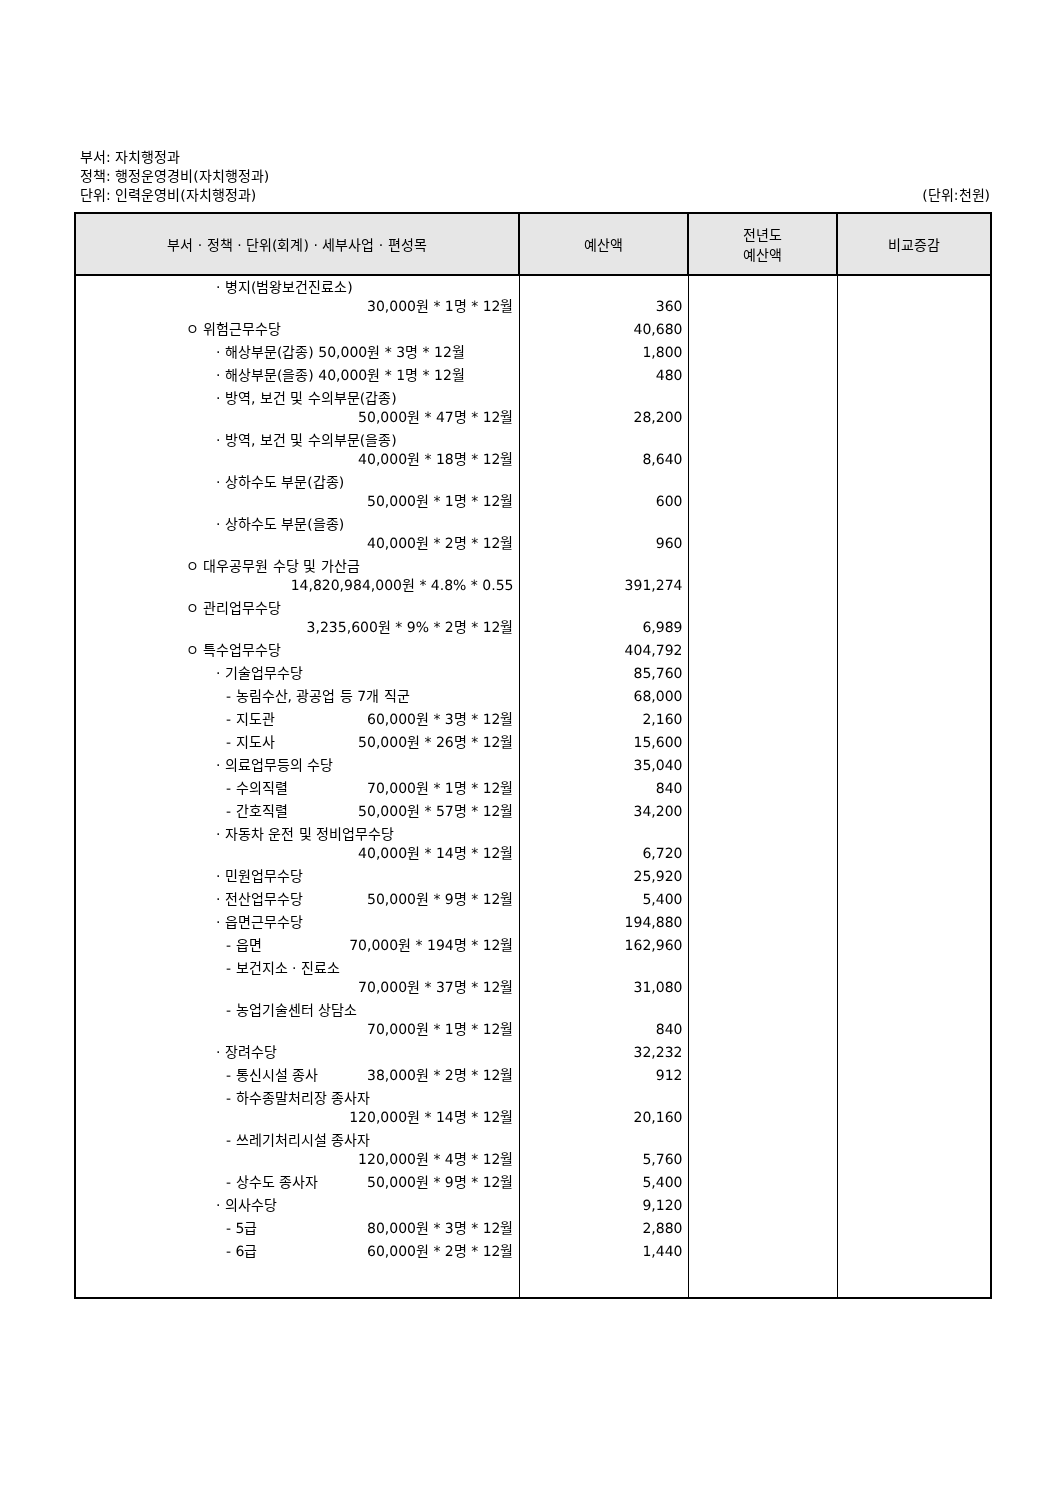부서: 자치행정과
정책: 행정운영경비(자치행정과)
단위: 인력운영비(자치행정과) (단위:천원)
| 부서 · 정책 · 단위(회계) · 세부사업 · 편성목 | 예산액 | 전년도 예산액 | 비교증감 |
| --- | --- | --- | --- |
| · 병지(범왕보건진료소) 30,000원 * 1명 * 12월 | 360 | | |
| ㅇ 위험근무수당 | 40,680 | | |
| · 해상부문(갑종) 50,000원 * 3명 * 12월 | 1,800 | | |
| · 해상부문(을종) 40,000원 * 1명 * 12월 | 480 | | |
| · 방역, 보건 및 수의부문(갑종) 50,000원 * 47명 * 12월 | 28,200 | | |
| · 방역, 보건 및 수의부문(을종) 40,000원 * 18명 * 12월 | 8,640 | | |
| · 상하수도 부문(갑종) 50,000원 * 1명 * 12월 | 600 | | |
| · 상하수도 부문(을종) 40,000원 * 2명 * 12월 | 960 | | |
| ㅇ 대우공무원 수당 및 가산금 14,820,984,000원 * 4.8% * 0.55 | 391,274 | | |
| ㅇ 관리업무수당 3,235,600원 * 9% * 2명 * 12월 | 6,989 | | |
| ㅇ 특수업무수당 | 404,792 | | |
| · 기술업무수당 | 85,760 | | |
| - 농림수산, 광공업 등 7개 직군 | 68,000 | | |
| - 지도관 60,000원 * 3명 * 12월 | 2,160 | | |
| - 지도사 50,000원 * 26명 * 12월 | 15,600 | | |
| · 의료업무등의 수당 | 35,040 | | |
| - 수의직렬 70,000원 * 1명 * 12월 | 840 | | |
| - 간호직렬 50,000원 * 57명 * 12월 | 34,200 | | |
| · 자동차 운전 및 정비업무수당 40,000원 * 14명 * 12월 | 6,720 | | |
| · 민원업무수당 | 25,920 | | |
| · 전산업무수당 50,000원 * 9명 * 12월 | 5,400 | | |
| · 읍면근무수당 | 194,880 | | |
| - 읍면 70,000원 * 194명 * 12월 | 162,960 | | |
| - 보건지소 · 진료소 70,000원 * 37명 * 12월 | 31,080 | | |
| - 농업기술센터 상담소 70,000원 * 1명 * 12월 | 840 | | |
| · 장려수당 | 32,232 | | |
| - 통신시설 종사 38,000원 * 2명 * 12월 | 912 | | |
| - 하수종말처리장 종사자 120,000원 * 14명 * 12월 | 20,160 | | |
| - 쓰레기처리시설 종사자 120,000원 * 4명 * 12월 | 5,760 | | |
| - 상수도 종사자 50,000원 * 9명 * 12월 | 5,400 | | |
| · 의사수당 | 9,120 | | |
| - 5급 80,000원 * 3명 * 12월 | 2,880 | | |
| - 6급 60,000원 * 2명 * 12월 | 1,440 | | |